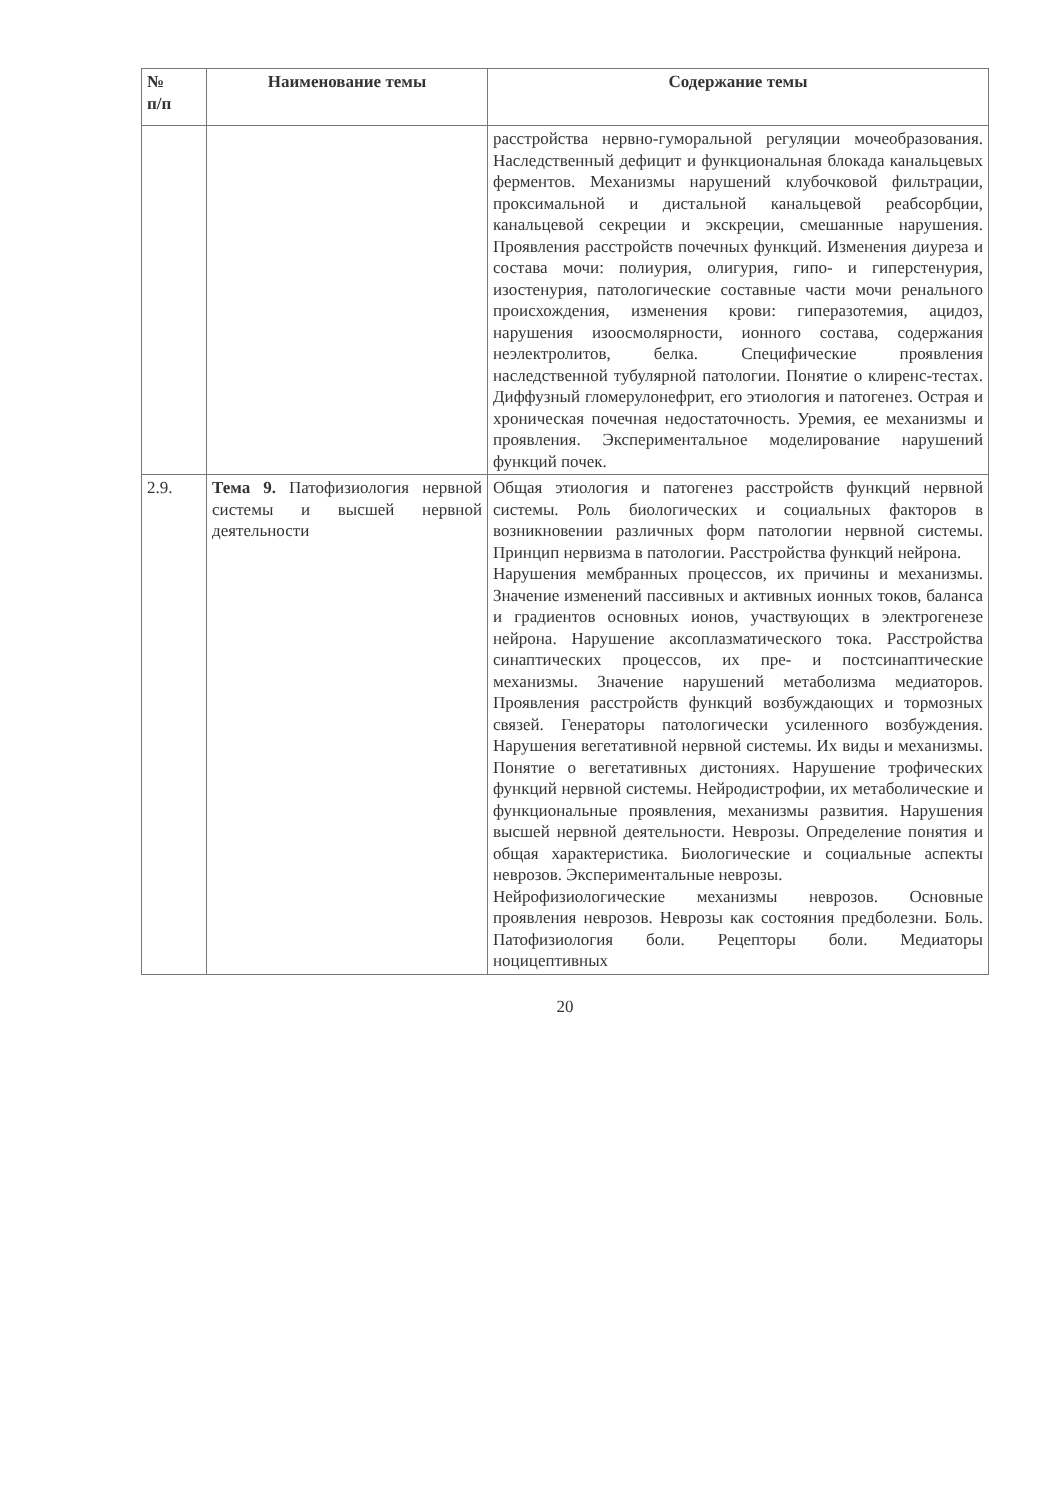| № п/п | Наименование темы | Содержание темы |
| --- | --- | --- |
| | | расстройства нервно-гуморальной регуляции мочеобразования. Наследственный дефицит и функциональная блокада канальцевых ферментов. Механизмы нарушений клубочковой фильтрации, проксимальной и дистальной канальцевой реабсорбции, канальцевой секреции и экскреции, смешанные нарушения. Проявления расстройств почечных функций. Изменения диуреза и состава мочи: полиурия, олигурия, гипо- и гиперстенурия, изостенурия, патологические составные части мочи ренального происхождения, изменения крови: гиперазотемия, ацидоз, нарушения изоосмолярности, ионного состава, содержания неэлектролитов, белка. Специфические проявления наследственной тубулярной патологии. Понятие о клиренс-тестах. Диффузный гломерулонефрит, его этиология и патогенез. Острая и хроническая почечная недостаточность. Уремия, ее механизмы и проявления. Экспериментальное моделирование нарушений функций почек. |
| 2.9. | Тема 9. Патофизиология нервной системы и высшей нервной деятельности | Общая этиология и патогенез расстройств функций нервной системы. Роль биологических и социальных факторов в возникновении различных форм патологии нервной системы. Принцип нервизма в патологии. Расстройства функций нейрона. Нарушения мембранных процессов, их причины и механизмы. Значение изменений пассивных и активных ионных токов, баланса и градиентов основных ионов, участвующих в электрогенезе нейрона. Нарушение аксоплазматического тока. Расстройства синаптических процессов, их пре- и постсинаптические механизмы. Значение нарушений метаболизма медиаторов. Проявления расстройств функций возбуждающих и тормозных связей. Генераторы патологически усиленного возбуждения. Нарушения вегетативной нервной системы. Их виды и механизмы. Понятие о вегетативных дистониях. Нарушение трофических функций нервной системы. Нейродистрофии, их метаболические и функциональные проявления, механизмы развития. Нарушения высшей нервной деятельности. Неврозы. Определение понятия и общая характеристика. Биологические и социальные аспекты неврозов. Экспериментальные неврозы. Нейрофизиологические механизмы неврозов. Основные проявления неврозов. Неврозы как состояния предболезни. Боль. Патофизиология боли. Рецепторы боли. Медиаторы ноцицептивных |
20